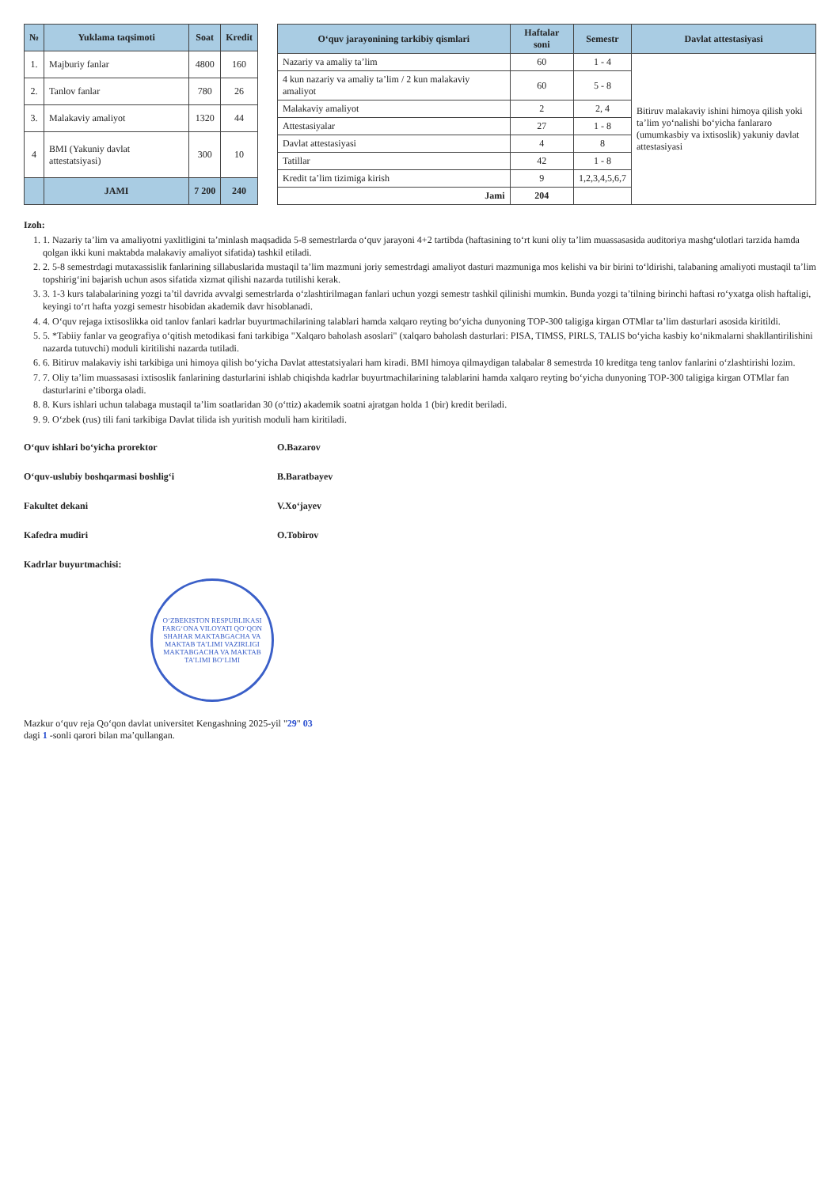| № | Yuklama taqsimoti | Soat | Kredit |
| --- | --- | --- | --- |
| 1. | Majburiy fanlar | 4800 | 160 |
| 2. | Tanlov fanlar | 780 | 26 |
| 3. | Malakaviy amaliyot | 1320 | 44 |
| 4 | BMI (Yakuniy davlat attestatsiyasi) | 300 | 10 |
| | JAMI | 7 200 | 240 |
| O‘quv jarayonining tarkibiy qismlari | Haftalar soni | Semestr | Davlat attestasiyasi |
| --- | --- | --- | --- |
| Nazariy va amaliy ta’lim | 60 | 1 - 4 | Bitiruv malakaviy ishini himoya qilish yoki ta’lim yo‘nalishi bo‘yicha fanlararo (umumkasbiy va ixtisoslik) yakuniy davlat attestasiyasi |
| 4 kun nazariy va amaliy ta’lim / 2 kun malakaviy amaliyot | 60 | 5 - 8 | |
| Malakaviy amaliyot | 2 | 2, 4 | |
| Attestasiyalar | 27 | 1 - 8 | |
| Davlat attestasiyasi | 4 | 8 | |
| Tatillar | 42 | 1 - 8 | |
| Kredit ta’lim tizimiga kirish | 9 | 1,2,3,4,5,6,7 | |
| Jami | 204 | | |
Izoh:
1. 1. Nazariy ta’lim va amaliyotni yaxlitligini ta’minlash maqsadida 5-8 semestrlarda o‘quv jarayoni 4+2 tartibda (haftasining to‘rt kuni oliy ta’lim muassasasida auditoriya mashg‘ulotlari tarzida hamda qolgan ikki kuni maktabda malakaviy amaliyot sifatida) tashkil etiladi.
2. 2. 5-8 semestrdagi mutaxassislik fanlarining sillabuslarida mustaqil ta’lim mazmuni joriy semestrdagi amaliyot dasturi mazmuniga mos kelishi va bir birini to‘ldirishi, talabaning amaliyoti mustaqil ta’lim topshirig‘ini bajarish uchun asos sifatida xizmat qilishi nazarda tutilishi kerak.
3. 3. 1-3 kurs talabalarining yozgi ta’til davrida avvalgi semestrlarda o‘zlashtirilmagan fanlari uchun yozgi semestr tashkil qilinishi mumkin. Bunda yozgi ta’tilning birinchi haftasi ro‘yxatga olish haftaligi, keyingi to‘rt hafta yozgi semestr hisobidan akademik davr hisoblanadi.
4. 4. O‘quv rejaga ixtisoslikka oid tanlov fanlari kadrlar buyurtmachilarining talablari hamda xalqaro reyting bo‘yicha dunyoning TOP-300 taligiga kirgan OTMlar ta’lim dasturlari asosida kiritildi.
5. 5. *Tabiiy fanlar va geografiya o‘qitish metodikasi fani tarkibiga "Xalqaro baholash asoslari" (xalqaro baholash dasturlari: PISA, TIMSS, PIRLS, TALIS bo‘yicha kasbiy ko‘nikmalarni shakllantirilishini nazarda tutuvchi) moduli kiritilishi nazarda tutiladi.
6. 6. Bitiruv malakaviy ishi tarkibiga uni himoya qilish bo‘yicha Davlat attestatsiyalari ham kiradi. BMI himoya qilmaydigan talabalar 8 semestrda 10 kreditga teng tanlov fanlarini o‘zlashtirishi lozim.
7. 7. Oliy ta’lim muassasasi ixtisoslik fanlarining dasturlarini ishlab chiqishda kadrlar buyurtmachilarining talablarini hamda xalqaro reyting bo‘yicha dunyoning TOP-300 taligiga kirgan OTMlar fan dasturlarini e’tiborga oladi.
8. 8. Kurs ishlari uchun talabaga mustaqil ta’lim soatlaridan 30 (o‘ttiz) akademik soatni ajratgan holda 1 (bir) kredit beriladi.
9. 9. O‘zbek (rus) tili fani tarkibiga Davlat tilida ish yuritish moduli ham kiritiladi.
O‘quv ishlari bo‘yicha prorektor
O.Bazarov
O‘quv-uslubiy boshqarmasi boshlig‘i
B.Baratbayev
Fakultet dekani
V.Xo‘jayev
Kafedra mudiri
O.Tobirov
Kadrlar buyurtmachisi:
O‘ZBEKISTON RESPUBLIKASI FARG‘ONA VILOYATI QO‘QON SHAHAR MAKTABGACHA VA MAKTAB TA’LIMI VAZIRLIGI MAKTABGACHA VA MAKTAB TA’LIMI BO‘LIMI
Mazkur o‘quv reja Qo‘qon davlat universitet Kengashning 2025-yil "29" 03
dagi 1 -sonli qarori bilan ma’qullangan.